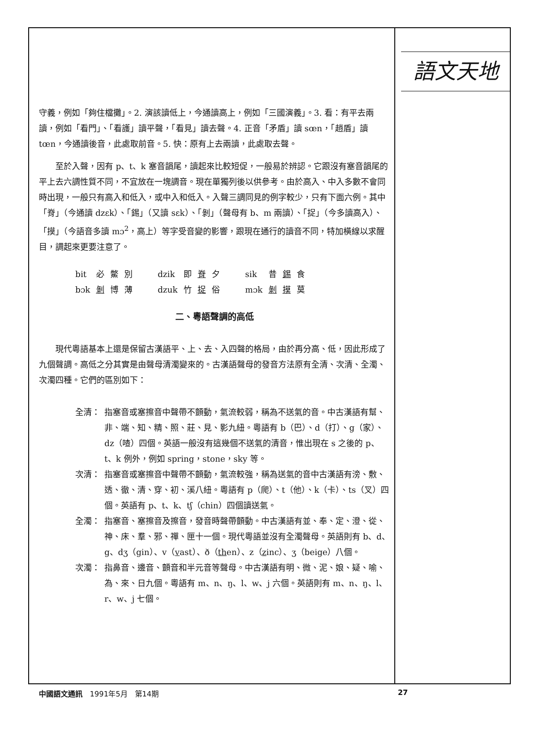守義，例如「夠住檔攤」。2. 演該讀低上，今通讀高上，例如「三國演義」。3. 看：有平去兩讀，例如「看門」、「看護」讀平聲，「看見」讀去聲。4. 正音「矛盾」讀 sœn，「趙盾」讀 tœn，今通讀後音，此處取前音。5. 快：原有上去兩讀，此處取去聲。
至於入聲，因有 p、t、k 塞音韻尾，讀起來比較短促，一般易於辨認。它跟沒有塞音韻尾的平上去六調性質不同，不宜放在一塊調音。現在單獨列後以供參考。由於高入、中入多數不會同時出現，一般只有高入和低入，或中入和低入。入聲三調同見的例字較少，只有下面六例。其中「脊」（今通讀 dzɛk）、「錫」（又讀 sɛk）、「剝」（聲母有 b、m 兩讀）、「捉」（今多讀高入）、「摸」（今語音多讀 mɔ<sup>2</sup>，高上）等字受音變的影響，跟現在通行的讀音不同，特加橫線以求醒目，調起來更要注意了。
| bit | 必 | 鱉 | 別 | dzik | 即 | 脊 | 夕 | sik | 昔 | 錫 | 食 |
| bɔk | 剝 | 博 | 薄 | dzuk | 竹 | 捉 | 俗 | mɔk | 剝 | 摸 | 莫 |
二、粵語聲調的高低
現代粵語基本上還是保留古漢語平、上、去、入四聲的格局，由於再分高、低，因此形成了九個聲調。高低之分其實是由聲母清濁變來的。古漢語聲母的發音方法原有全清、次清、全濁、次濁四種。它們的區別如下：
全清： 指塞音或塞擦音中聲帶不顫動，氣流較弱，稱為不送氣的音。中古漢語有幫、非、端、知、精、照、莊、見、影九紐。粵語有 b（巴）、d（打）、g（家）、dz（喳）四個。英語一般沒有這幾個不送氣的清音，惟出現在 s 之後的 p、t、k 例外，例如 spring，stone，sky 等。
次清： 指塞音或塞擦音中聲帶不顫動，氣流較強，稱為送氣的音中古漢語有滂、敷、透、徹、清、穿、初、溪八紐。粵語有 p（爬）、t（他）、k（卡）、ts（叉）四個。英語有 p、t、k、tʃ（chin）四個讀送氣。
全濁： 指塞音、塞擦音及擦音，發音時聲帶顫動。中古漢語有並、奉、定、澄、從、神、床、羣、邪、禪、匣十一個。現代粵語並沒有全濁聲母。英語則有 b、d、g、dʒ（gin）、v（vast）、ð（then）、z（zinc）、ʒ（beige）八個。
次濁： 指鼻音、邊音、顫音和半元音等聲母。中古漢語有明、微、泥、娘、疑、喻、為、來、日九個。粵語有 m、n、ŋ、l、w、j 六個。英語則有 m、n、ŋ、l、r、w、j 七個。
語文天地
中國語文通訊　1991年5月　第14期 27